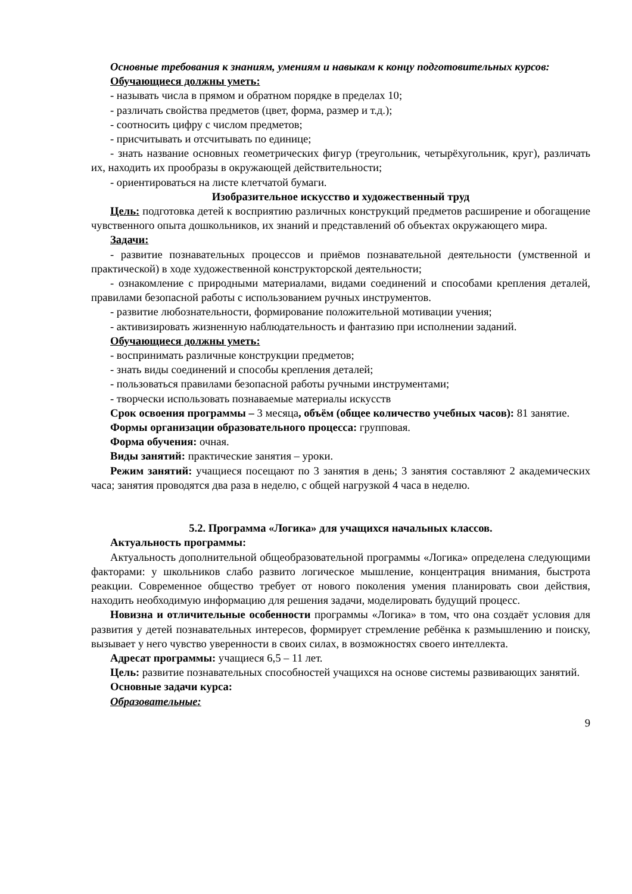Основные требования к знаниям, умениям и навыкам к концу подготовительных курсов:
Обучающиеся должны уметь:
- называть числа в прямом и обратном порядке в пределах 10;
- различать свойства предметов (цвет, форма, размер и т.д.);
- соотносить цифру с числом предметов;
- присчитывать и отсчитывать по единице;
- знать название основных геометрических фигур (треугольник, четырёхугольник, круг), различать их, находить их прообразы в окружающей действительности;
- ориентироваться на листе клетчатой бумаги.
Изобразительное искусство и художественный труд
Цель: подготовка детей к восприятию различных конструкций предметов расширение и обогащение чувственного опыта дошкольников, их знаний и представлений об объектах окружающего мира.
Задачи:
- развитие познавательных процессов и приёмов познавательной деятельности (умственной и практической) в ходе художественной конструкторской деятельности;
- ознакомление с природными материалами, видами соединений и способами крепления деталей, правилами безопасной работы с использованием ручных инструментов.
- развитие любознательности, формирование положительной мотивации учения;
- активизировать жизненную наблюдательность и фантазию при исполнении заданий.
Обучающиеся должны уметь:
- воспринимать различные конструкции предметов;
- знать виды соединений и способы крепления деталей;
- пользоваться правилами безопасной работы ручными инструментами;
- творчески использовать познаваемые материалы искусств
Срок освоения программы – 3 месяца, объём (общее количество учебных часов): 81 занятие.
Формы организации образовательного процесса: групповая.
Форма обучения: очная.
Виды занятий: практические занятия – уроки.
Режим занятий: учащиеся посещают по 3 занятия в день; 3 занятия составляют 2 академических часа; занятия проводятся два раза в неделю, с общей нагрузкой 4 часа в неделю.
5.2. Программа «Логика» для учащихся начальных классов.
Актуальность программы:
Актуальность дополнительной общеобразовательной программы «Логика» определена следующими факторами: у школьников слабо развито логическое мышление, концентрация внимания, быстрота реакции. Современное общество требует от нового поколения умения планировать свои действия, находить необходимую информацию для решения задачи, моделировать будущий процесс.
Новизна и отличительные особенности программы «Логика» в том, что она создаёт условия для развития у детей познавательных интересов, формирует стремление ребёнка к размышлению и поиску, вызывает у него чувство уверенности в своих силах, в возможностях своего интеллекта.
Адресат программы: учащиеся 6,5 – 11 лет.
Цель: развитие познавательных способностей учащихся на основе системы развивающих занятий.
Основные задачи курса:
Образовательные:
9